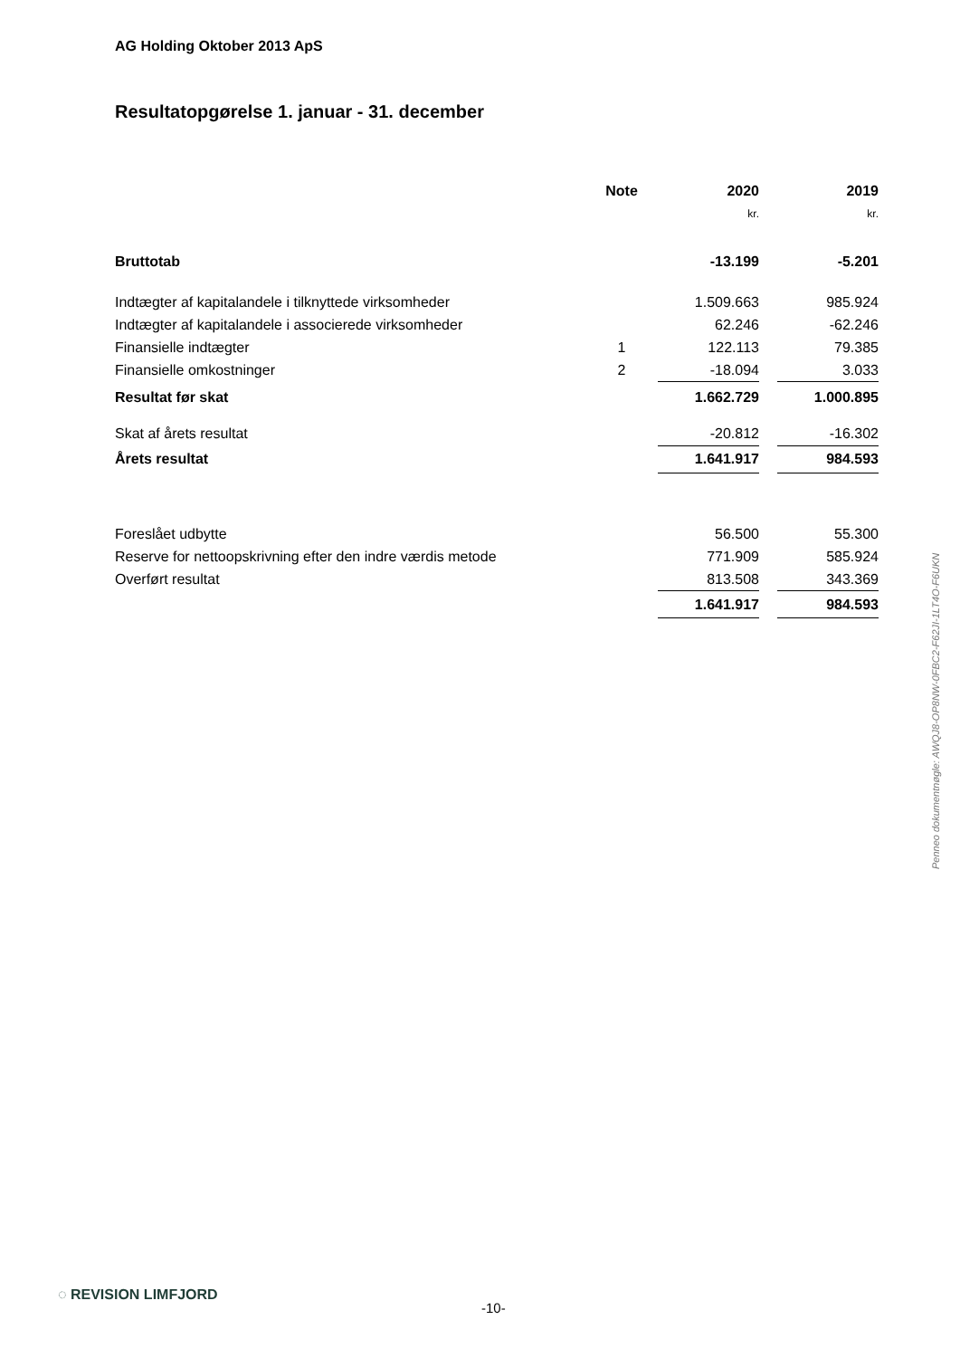AG Holding Oktober 2013 ApS
Resultatopgørelse 1. januar - 31. december
| | Note | 2020 | | 2019 |
| | | kr. | | kr. |
| Bruttotab | | -13.199 | | -5.201 |
| Indtægter af kapitalandele i tilknyttede virksomheder | | 1.509.663 | | 985.924 |
| Indtægter af kapitalandele i associerede virksomheder | | 62.246 | | -62.246 |
| Finansielle indtægter | 1 | 122.113 | | 79.385 |
| Finansielle omkostninger | 2 | -18.094 | | 3.033 |
| Resultat før skat | | 1.662.729 | | 1.000.895 |
| Skat af årets resultat | | -20.812 | | -16.302 |
| Årets resultat | | 1.641.917 | | 984.593 |
| Foreslået udbytte | | 56.500 | | 55.300 |
| Reserve for nettoopskrivning efter den indre værdis metode | | 771.909 | | 585.924 |
| Overført resultat | | 813.508 | | 343.369 |
| | | 1.641.917 | | 984.593 |
Penneo dokumentnøgle: AWQJ8-OP8NW-0FBC2-F62JI-1LT4O-F6UKN
◌ REVISION LIMFJORD
-10-